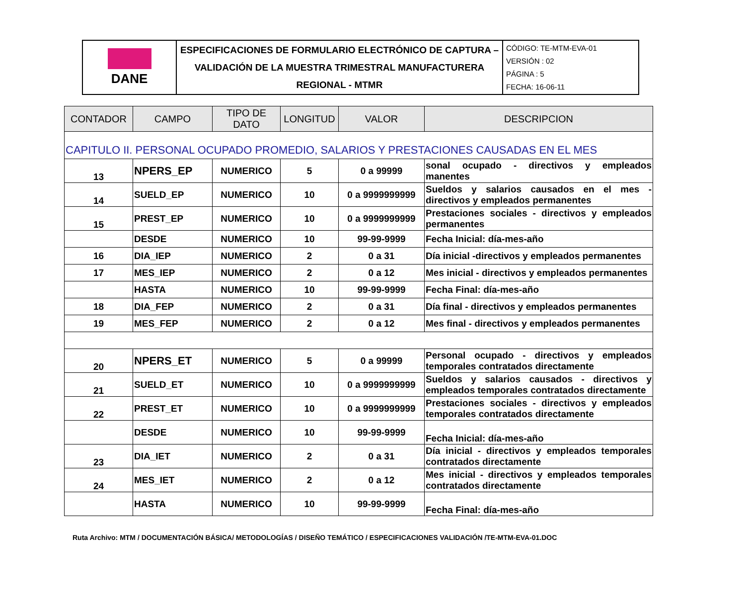| DANE | ESPECIFICACIONES DE FORMULARIO ELECTRÓNICO DE CAPTURA – VALIDACIÓN DE LA MUESTRA TRIMESTRAL MANUFACTURERA REGIONAL - MTMR | CÓDIGO: TE-MTM-EVA-01 VERSIÓN : 02 PÁGINA : 5 FECHA: 16-06-11 |
| CONTADOR | CAMPO | TIPO DE DATO | LONGITUD | VALOR | DESCRIPCION |
| --- | --- | --- | --- | --- | --- |
| CAPITULO II. PERSONAL OCUPADO PROMEDIO, SALARIOS Y PRESTACIONES CAUSADAS EN EL MES | | | | | |
| 13 | NPERS_EP | NUMERICO | 5 | 0 a 99999 | sonal ocupado - directivos y empleados manentes |
| 14 | SUELD_EP | NUMERICO | 10 | 0 a 9999999999 | Sueldos y salarios causados en el mes - directivos y empleados permanentes |
| 15 | PREST_EP | NUMERICO | 10 | 0 a 9999999999 | Prestaciones sociales - directivos y empleados permanentes |
| | DESDE | NUMERICO | 10 | 99-99-9999 | Fecha Inicial: día-mes-año |
| 16 | DIA_IEP | NUMERICO | 2 | 0 a 31 | Día inicial -directivos y empleados permanentes |
| 17 | MES_IEP | NUMERICO | 2 | 0 a 12 | Mes inicial - directivos y empleados permanentes |
| | HASTA | NUMERICO | 10 | 99-99-9999 | Fecha Final: día-mes-año |
| 18 | DIA_FEP | NUMERICO | 2 | 0 a 31 | Día final - directivos y empleados permanentes |
| 19 | MES_FEP | NUMERICO | 2 | 0 a 12 | Mes final - directivos y empleados permanentes |
| 20 | NPERS_ET | NUMERICO | 5 | 0 a 99999 | Personal ocupado - directivos y empleados temporales contratados directamente |
| 21 | SUELD_ET | NUMERICO | 10 | 0 a 9999999999 | Sueldos y salarios causados - directivos y empleados temporales contratados directamente |
| 22 | PREST_ET | NUMERICO | 10 | 0 a 9999999999 | Prestaciones sociales - directivos y empleados temporales contratados directamente |
| | DESDE | NUMERICO | 10 | 99-99-9999 | Fecha Inicial: día-mes-año |
| 23 | DIA_IET | NUMERICO | 2 | 0 a 31 | Día inicial - directivos y empleados temporales contratados directamente |
| 24 | MES_IET | NUMERICO | 2 | 0 a 12 | Mes inicial - directivos y empleados temporales contratados directamente |
| | HASTA | NUMERICO | 10 | 99-99-9999 | Fecha Final: día-mes-año |
Ruta Archivo: MTM / DOCUMENTACIÓN BÁSICA/ METODOLOGÍAS / DISEÑO TEMÁTICO / ESPECIFICACIONES VALIDACIÓN /TE-MTM-EVA-01.DOC